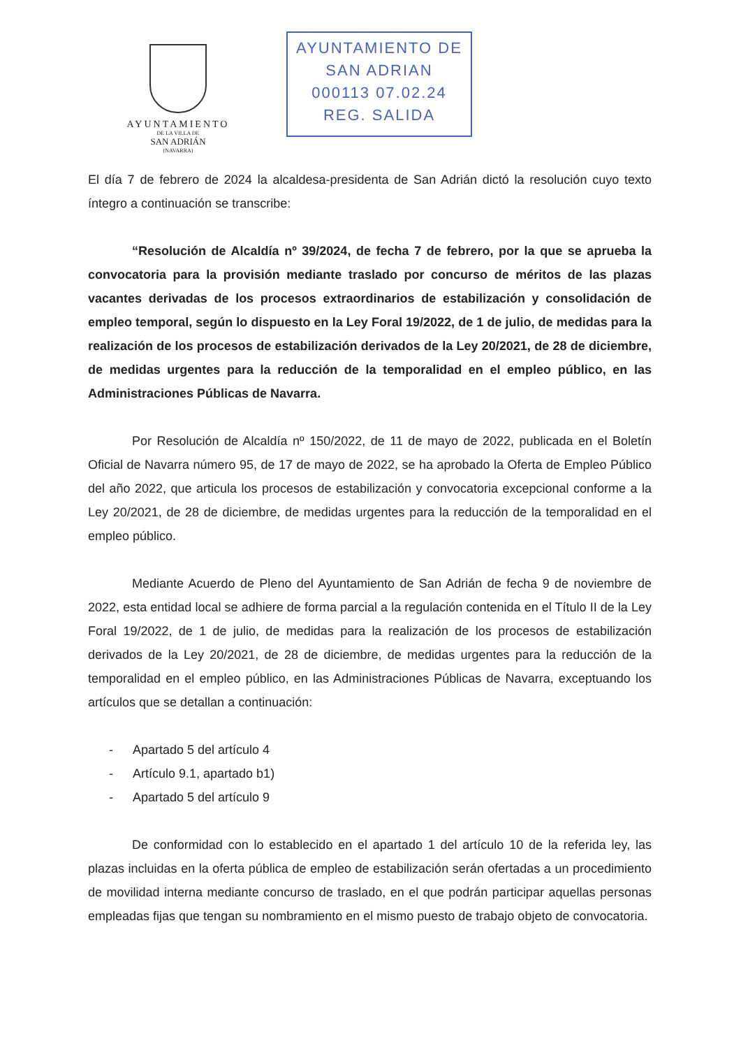AYUNTAMIENTO
DE LA VILLA DE
SAN ADRIÁN
(NAVARRA)
AYUNTAMIENTO DE
SAN ADRIAN
000113 07.02.24
REG. SALIDA
El día 7 de febrero de 2024 la alcaldesa-presidenta de San Adrián dictó la resolución cuyo texto íntegro a continuación se transcribe:
“Resolución de Alcaldía nº 39/2024, de fecha 7 de febrero, por la que se aprueba la convocatoria para la provisión mediante traslado por concurso de méritos de las plazas vacantes derivadas de los procesos extraordinarios de estabilización y consolidación de empleo temporal, según lo dispuesto en la Ley Foral 19/2022, de 1 de julio, de medidas para la realización de los procesos de estabilización derivados de la Ley 20/2021, de 28 de diciembre, de medidas urgentes para la reducción de la temporalidad en el empleo público, en las Administraciones Públicas de Navarra.
Por Resolución de Alcaldía nº 150/2022, de 11 de mayo de 2022, publicada en el Boletín Oficial de Navarra número 95, de 17 de mayo de 2022, se ha aprobado la Oferta de Empleo Público del año 2022, que articula los procesos de estabilización y convocatoria excepcional conforme a la Ley 20/2021, de 28 de diciembre, de medidas urgentes para la reducción de la temporalidad en el empleo público.
Mediante Acuerdo de Pleno del Ayuntamiento de San Adrián de fecha 9 de noviembre de 2022, esta entidad local se adhiere de forma parcial a la regulación contenida en el Título II de la Ley Foral 19/2022, de 1 de julio, de medidas para la realización de los procesos de estabilización derivados de la Ley 20/2021, de 28 de diciembre, de medidas urgentes para la reducción de la temporalidad en el empleo público, en las Administraciones Públicas de Navarra, exceptuando los artículos que se detallan a continuación:
- Apartado 5 del artículo 4
- Artículo 9.1, apartado b1)
- Apartado 5 del artículo 9
De conformidad con lo establecido en el apartado 1 del artículo 10 de la referida ley, las plazas incluidas en la oferta pública de empleo de estabilización serán ofertadas a un procedimiento de movilidad interna mediante concurso de traslado, en el que podrán participar aquellas personas empleadas fijas que tengan su nombramiento en el mismo puesto de trabajo objeto de convocatoria.